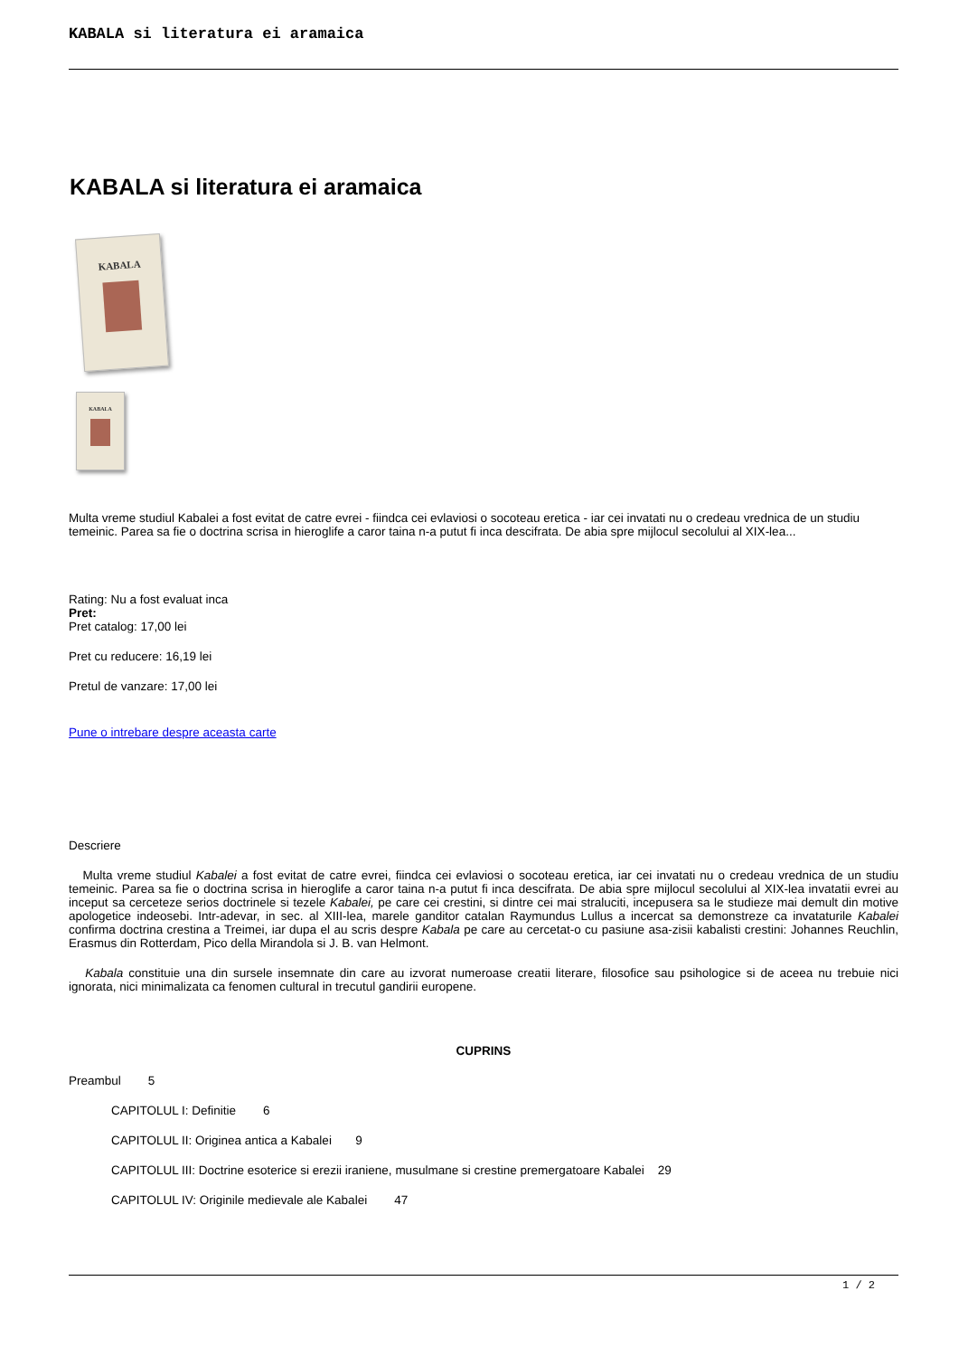KABALA si literatura ei aramaica
KABALA si literatura ei aramaica
KABALA
KABALA
Multa vreme studiul Kabalei a fost evitat de catre evrei - fiindca cei evlaviosi o socoteau eretica - iar cei invatati nu o credeau vrednica de un studiu temeinic. Parea sa fie o doctrina scrisa in hieroglife a caror taina n-a putut fi inca descifrata. De abia spre mijlocul secolului al XIX-lea...
Rating: Nu a fost evaluat inca
Pret:
Pret catalog: 17,00 lei
Pret cu reducere: 16,19 lei
Pretul de vanzare: 17,00 lei
Pune o intrebare despre aceasta carte
Descriere
Multa vreme studiul Kabalei a fost evitat de catre evrei, fiindca cei evlaviosi o socoteau eretica, iar cei invatati nu o credeau vrednica de un studiu temeinic. Parea sa fie o doctrina scrisa in hieroglife a caror taina n-a putut fi inca descifrata. De abia spre mijlocul secolului al XIX-lea invatatii evrei au inceput sa cerceteze serios doctrinele si tezele Kabalei, pe care cei crestini, si dintre cei mai straluciti, incepusera sa le studieze mai demult din motive apologetice indeosebi. Intr-adevar, in sec. al XIII-lea, marele ganditor catalan Raymundus Lullus a incercat sa demonstreze ca invataturile Kabalei confirma doctrina crestina a Treimei, iar dupa el au scris despre Kabala pe care au cercetat-o cu pasiune asa-zisii kabalisti crestini: Johannes Reuchlin, Erasmus din Rotterdam, Pico della Mirandola si J. B. van Helmont.
Kabala constituie una din sursele insemnate din care au izvorat numeroase creatii literare, filosofice sau psihologice si de aceea nu trebuie nici ignorata, nici minimalizata ca fenomen cultural in trecutul gandirii europene.
CUPRINS
Preambul 5
CAPITOLUL I: Definitie 6
CAPITOLUL II: Originea antica a Kabalei 9
CAPITOLUL III: Doctrine esoterice si erezii iraniene, musulmane si crestine premergatoare Kabalei 29
CAPITOLUL IV: Originile medievale ale Kabalei 47
1 / 2